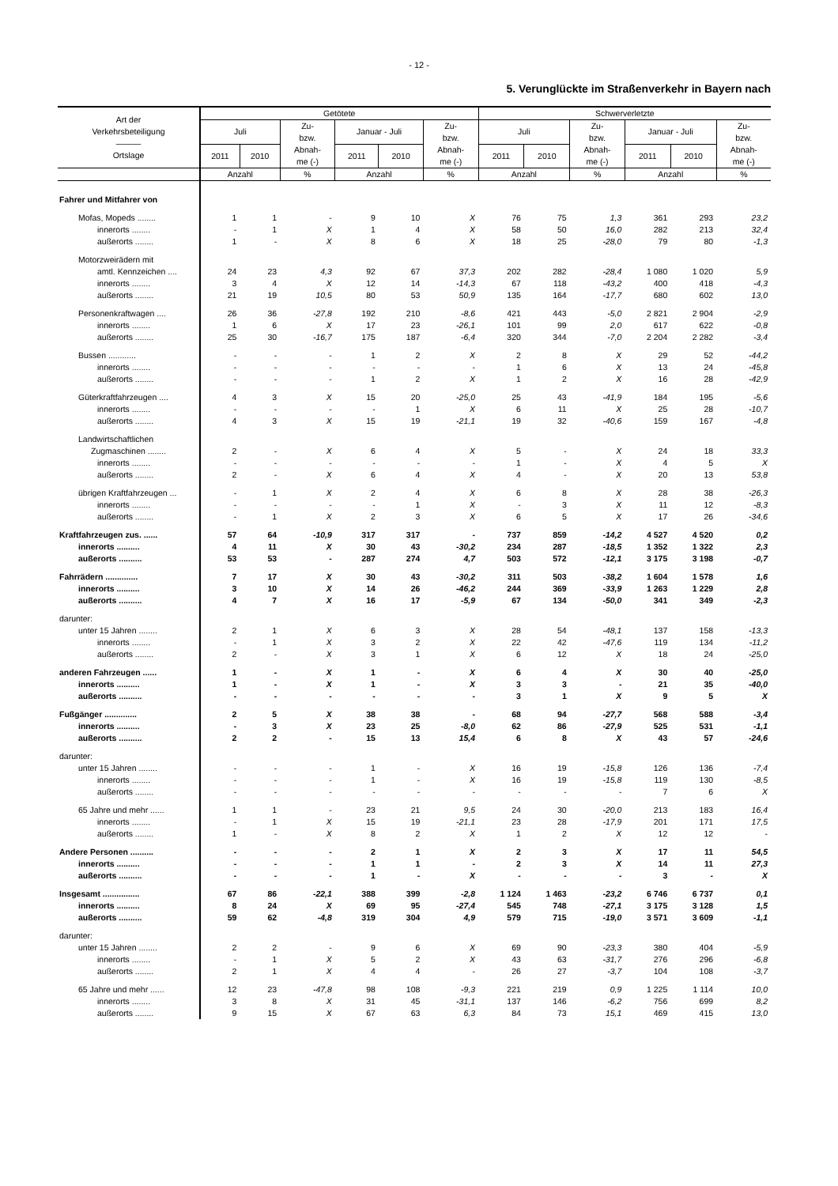- 12 -
5. Verunglückte im Straßenverkehr in Bayern nach
| Art der Verkehrsbeteiligung ——— Ortslage | Getötete | | | | | | Schwerverletzte | | | | | |
| --- | --- | --- | --- | --- | --- | --- | --- | --- | --- | --- | --- | --- |
| | Juli | | Zu- bzw. Abnah- me (-) | Januar - Juli | | Zu- bzw. Abnah- me (-) | Juli | | Zu- bzw. Abnah- me (-) | Januar - Juli | | Zu- bzw. Abnah- me (-) |
| | 2011 | 2010 | | 2011 | 2010 | | 2011 | 2010 | | 2011 | 2010 | |
| | Anzahl | | % | Anzahl | | % | Anzahl | | % | Anzahl | | % |
| Fahrer und Mitfahrer von | | | | | | | | | | | | |
| Mofas, Mopeds ........ | 1 | 1 | - | 9 | 10 | X | 76 | 75 | 1,3 | 361 | 293 | 23,2 |
| innerorts ........ | - | 1 | X | 1 | 4 | X | 58 | 50 | 16,0 | 282 | 213 | 32,4 |
| außerorts ........ | 1 | - | X | 8 | 6 | X | 18 | 25 | -28,0 | 79 | 80 | -1,3 |
| Motorzweirädern mit | | | | | | | | | | | | |
| amtl. Kennzeichen .... | 24 | 23 | 4,3 | 92 | 67 | 37,3 | 202 | 282 | -28,4 | 1 080 | 1 020 | 5,9 |
| innerorts ........ | 3 | 4 | X | 12 | 14 | -14,3 | 67 | 118 | -43,2 | 400 | 418 | -4,3 |
| außerorts ........ | 21 | 19 | 10,5 | 80 | 53 | 50,9 | 135 | 164 | -17,7 | 680 | 602 | 13,0 |
| Personenkraftwagen .... | 26 | 36 | -27,8 | 192 | 210 | -8,6 | 421 | 443 | -5,0 | 2 821 | 2 904 | -2,9 |
| innerorts ........ | 1 | 6 | X | 17 | 23 | -26,1 | 101 | 99 | 2,0 | 617 | 622 | -0,8 |
| außerorts ........ | 25 | 30 | -16,7 | 175 | 187 | -6,4 | 320 | 344 | -7,0 | 2 204 | 2 282 | -3,4 |
| Bussen ............ | - | - | - | 1 | 2 | X | 2 | 8 | X | 29 | 52 | -44,2 |
| innerorts ........ | - | - | - | - | - | - | 1 | 6 | X | 13 | 24 | -45,8 |
| außerorts ........ | - | - | - | 1 | 2 | X | 1 | 2 | X | 16 | 28 | -42,9 |
| Güterkraftfahrzeugen .... | 4 | 3 | X | 15 | 20 | -25,0 | 25 | 43 | -41,9 | 184 | 195 | -5,6 |
| innerorts ........ | - | - | - | - | 1 | X | 6 | 11 | X | 25 | 28 | -10,7 |
| außerorts ........ | 4 | 3 | X | 15 | 19 | -21,1 | 19 | 32 | -40,6 | 159 | 167 | -4,8 |
| Landwirtschaftlichen | | | | | | | | | | | | |
| Zugmaschinen ........ | 2 | - | X | 6 | 4 | X | 5 | - | X | 24 | 18 | 33,3 |
| innerorts ........ | - | - | - | - | - | - | 1 | - | X | 4 | 5 | X |
| außerorts ........ | 2 | - | X | 6 | 4 | X | 4 | - | X | 20 | 13 | 53,8 |
| übrigen Kraftfahrzeugen ... | - | 1 | X | 2 | 4 | X | 6 | 8 | X | 28 | 38 | -26,3 |
| innerorts ........ | - | - | - | - | 1 | X | - | 3 | X | 11 | 12 | -8,3 |
| außerorts ........ | - | 1 | X | 2 | 3 | X | 6 | 5 | X | 17 | 26 | -34,6 |
| Kraftfahrzeugen zus. ...... | 57 | 64 | -10,9 | 317 | 317 | - | 737 | 859 | -14,2 | 4 527 | 4 520 | 0,2 |
| innerorts .......... | 4 | 11 | X | 30 | 43 | -30,2 | 234 | 287 | -18,5 | 1 352 | 1 322 | 2,3 |
| außerorts .......... | 53 | 53 | - | 287 | 274 | 4,7 | 503 | 572 | -12,1 | 3 175 | 3 198 | -0,7 |
| Fahrrädern .............. | 7 | 17 | X | 30 | 43 | -30,2 | 311 | 503 | -38,2 | 1 604 | 1 578 | 1,6 |
| innerorts .......... | 3 | 10 | X | 14 | 26 | -46,2 | 244 | 369 | -33,9 | 1 263 | 1 229 | 2,8 |
| außerorts .......... | 4 | 7 | X | 16 | 17 | -5,9 | 67 | 134 | -50,0 | 341 | 349 | -2,3 |
| darunter: | | | | | | | | | | | | |
| unter 15 Jahren ........ | 2 | 1 | X | 6 | 3 | X | 28 | 54 | -48,1 | 137 | 158 | -13,3 |
| innerorts ........ | - | 1 | X | 3 | 2 | X | 22 | 42 | -47,6 | 119 | 134 | -11,2 |
| außerorts ........ | 2 | - | X | 3 | 1 | X | 6 | 12 | X | 18 | 24 | -25,0 |
| anderen Fahrzeugen ...... | 1 | - | X | 1 | - | X | 6 | 4 | X | 30 | 40 | -25,0 |
| innerorts .......... | 1 | - | X | 1 | - | X | 3 | 3 | - | 21 | 35 | -40,0 |
| außerorts .......... | - | - | - | - | - | - | 3 | 1 | X | 9 | 5 | X |
| Fußgänger .............. | 2 | 5 | X | 38 | 38 | - | 68 | 94 | -27,7 | 568 | 588 | -3,4 |
| innerorts .......... | - | 3 | X | 23 | 25 | -8,0 | 62 | 86 | -27,9 | 525 | 531 | -1,1 |
| außerorts .......... | 2 | 2 | - | 15 | 13 | 15,4 | 6 | 8 | X | 43 | 57 | -24,6 |
| darunter: | | | | | | | | | | | | |
| unter 15 Jahren ........ | - | - | - | 1 | - | X | 16 | 19 | -15,8 | 126 | 136 | -7,4 |
| innerorts ........ | - | - | - | 1 | - | X | 16 | 19 | -15,8 | 119 | 130 | -8,5 |
| außerorts ........ | - | - | - | - | - | - | - | - | - | 7 | 6 | X |
| 65 Jahre und mehr ...... | 1 | 1 | - | 23 | 21 | 9,5 | 24 | 30 | -20,0 | 213 | 183 | 16,4 |
| innerorts ........ | - | 1 | X | 15 | 19 | -21,1 | 23 | 28 | -17,9 | 201 | 171 | 17,5 |
| außerorts ........ | 1 | - | X | 8 | 2 | X | 1 | 2 | X | 12 | 12 | - |
| Andere Personen .......... | - | - | - | 2 | 1 | X | 2 | 3 | X | 17 | 11 | 54,5 |
| innerorts .......... | - | - | - | 1 | 1 | - | 2 | 3 | X | 14 | 11 | 27,3 |
| außerorts .......... | - | - | - | 1 | - | X | - | - | - | 3 | - | X |
| Insgesamt ................ | 67 | 86 | -22,1 | 388 | 399 | -2,8 | 1 124 | 1 463 | -23,2 | 6 746 | 6 737 | 0,1 |
| innerorts .......... | 8 | 24 | X | 69 | 95 | -27,4 | 545 | 748 | -27,1 | 3 175 | 3 128 | 1,5 |
| außerorts .......... | 59 | 62 | -4,8 | 319 | 304 | 4,9 | 579 | 715 | -19,0 | 3 571 | 3 609 | -1,1 |
| darunter: | | | | | | | | | | | | |
| unter 15 Jahren ........ | 2 | 2 | - | 9 | 6 | X | 69 | 90 | -23,3 | 380 | 404 | -5,9 |
| innerorts ........ | - | 1 | X | 5 | 2 | X | 43 | 63 | -31,7 | 276 | 296 | -6,8 |
| außerorts ........ | 2 | 1 | X | 4 | 4 | - | 26 | 27 | -3,7 | 104 | 108 | -3,7 |
| 65 Jahre und mehr ...... | 12 | 23 | -47,8 | 98 | 108 | -9,3 | 221 | 219 | 0,9 | 1 225 | 1 114 | 10,0 |
| innerorts ........ | 3 | 8 | X | 31 | 45 | -31,1 | 137 | 146 | -6,2 | 756 | 699 | 8,2 |
| außerorts ........ | 9 | 15 | X | 67 | 63 | 6,3 | 84 | 73 | 15,1 | 469 | 415 | 13,0 |